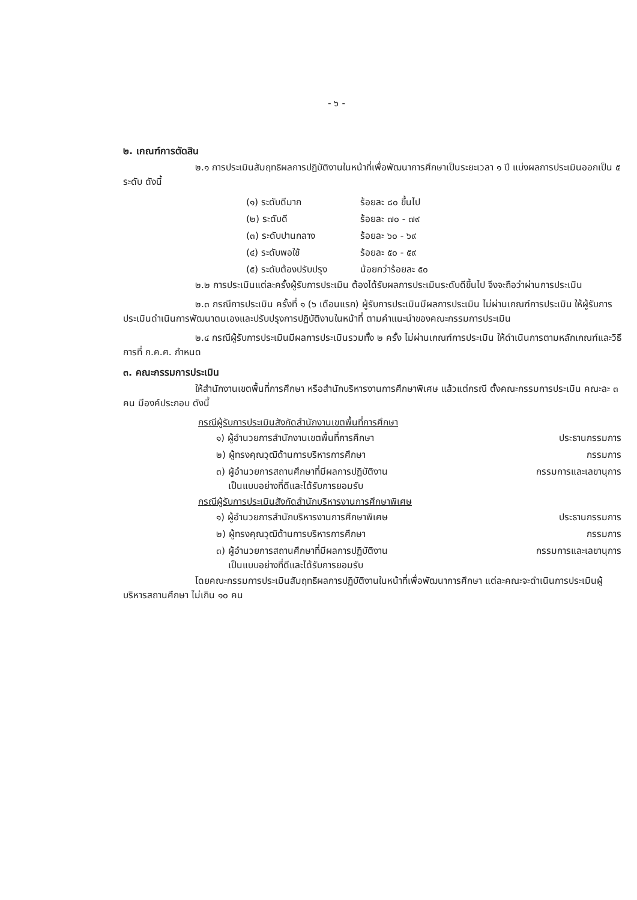- ๖ -
๒. เกณฑ์การตัดสิน
๒.๑ การประเมินสัมฤทธิผลการปฏิบัติงานในหน้าที่เพื่อพัฒนาการศึกษาเป็นระยะเวลา ๑ ปี แบ่งผลการประเมินออกเป็น ๕ ระดับ ดังนี้
| (๑) ระดับดีมาก | ร้อยละ ๘๐ ขึ้นไป |
| (๒) ระดับดี | ร้อยละ ๗๐ - ๗๙ |
| (๓) ระดับปานกลาง | ร้อยละ ๖๐ - ๖๙ |
| (๔) ระดับพอใช้ | ร้อยละ ๕๐ - ๕๙ |
| (๕) ระดับต้องปรับปรุง | น้อยกว่าร้อยละ ๕๐ |
๒.๒ การประเมินแต่ละครั้งผู้รับการประเมิน ต้องได้รับผลการประเมินระดับดีขึ้นไป จึงจะถือว่าผ่านการประเมิน
๒.๓ กรณีการประเมิน ครั้งที่ ๑ (๖ เดือนแรก) ผู้รับการประเมินมีผลการประเมิน ไม่ผ่านเกณฑ์การประเมิน ให้ผู้รับการประเมินดำเนินการพัฒนาตนเองและปรับปรุงการปฏิบัติงานในหน้าที่ ตามคำแนะนำของคณะกรรมการประเมิน
๒.๔ กรณีผู้รับการประเมินมีผลการประเมินรวมทั้ง ๒ ครั้ง ไม่ผ่านเกณฑ์การประเมิน ให้ดำเนินการตามหลักเกณฑ์และวิธีการที่ ก.ค.ศ. กำหนด
๓. คณะกรรมการประเมิน
ให้สำนักงานเขตพื้นที่การศึกษา หรือสำนักบริหารงานการศึกษาพิเศษ แล้วแต่กรณี ตั้งคณะกรรมการประเมิน คณะละ ๓ คน มีองค์ประกอบ ดังนี้
กรณีผู้รับการประเมินสังกัดสำนักงานเขตพื้นที่การศึกษา
| ๑) ผู้อำนวยการสำนักงานเขตพื้นที่การศึกษา | ประธานกรรมการ |
| ๒) ผู้ทรงคุณวุฒิด้านการบริหารการศึกษา | กรรมการ |
| ๓) ผู้อำนวยการสถานศึกษาที่มีผลการปฏิบัติงาน เป็นแบบอย่างที่ดีและได้รับการยอมรับ | กรรมการและเลขานุการ |
กรณีผู้รับการประเมินสังกัดสำนักบริหารงานการศึกษาพิเศษ
| ๑) ผู้อำนวยการสำนักบริหารงานการศึกษาพิเศษ | ประธานกรรมการ |
| ๒) ผู้ทรงคุณวุฒิด้านการบริหารการศึกษา | กรรมการ |
| ๓) ผู้อำนวยการสถานศึกษาที่มีผลการปฏิบัติงาน เป็นแบบอย่างที่ดีและได้รับการยอมรับ | กรรมการและเลขานุการ |
โดยคณะกรรมการประเมินสัมฤทธิผลการปฏิบัติงานในหน้าที่เพื่อพัฒนาการศึกษา แต่ละคณะจะดำเนินการประเมินผู้บริหารสถานศึกษา ไม่เกิน ๑๐ คน